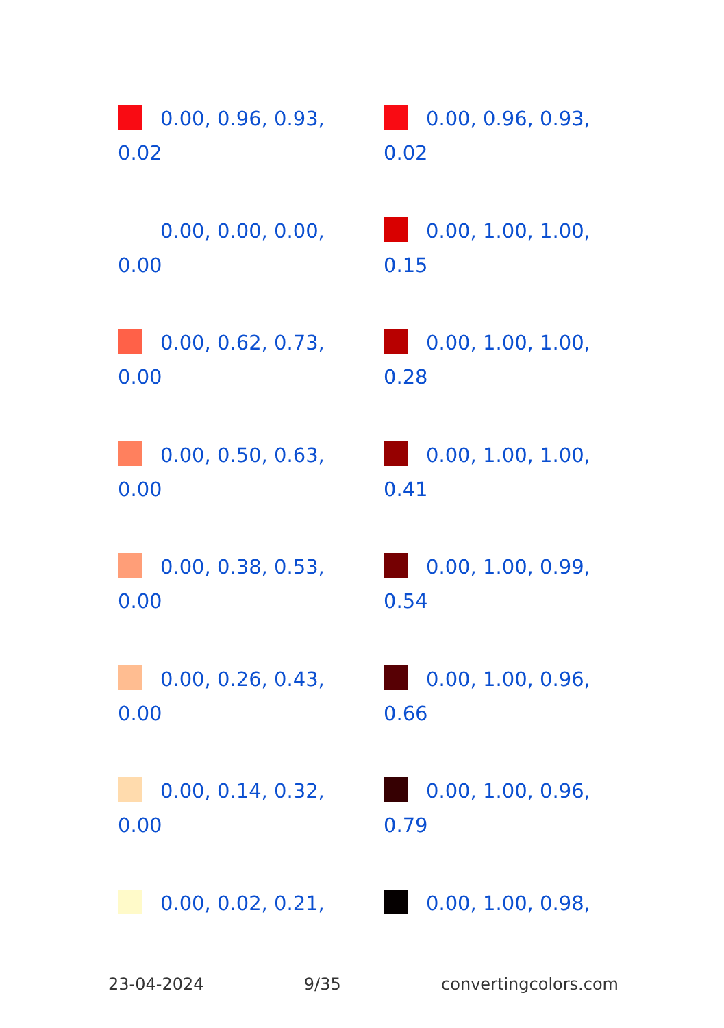0.00, 0.96, 0.93,
0.02
0.00, 0.96, 0.93,
0.02
0.00, 0.00, 0.00,
0.00
0.00, 1.00, 1.00,
0.15
0.00, 0.62, 0.73,
0.00
0.00, 1.00, 1.00,
0.28
0.00, 0.50, 0.63,
0.00
0.00, 1.00, 1.00,
0.41
0.00, 0.38, 0.53,
0.00
0.00, 1.00, 0.99,
0.54
0.00, 0.26, 0.43,
0.00
0.00, 1.00, 0.96,
0.66
0.00, 0.14, 0.32,
0.00
0.00, 1.00, 0.96,
0.79
0.00, 0.02, 0.21,
0.00, 1.00, 0.98,
23-04-2024 9/35 convertingcolors.com